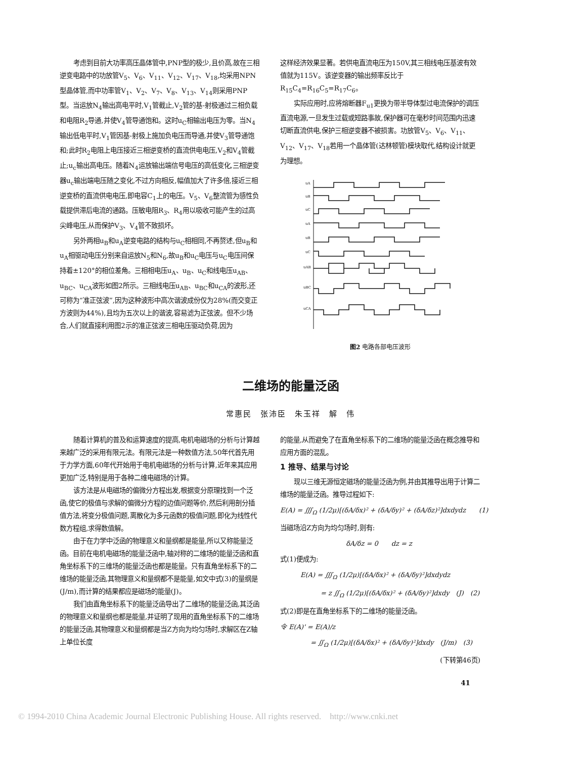考虑到目前大功率高压晶体管中,PNP型的极少,且价高,故在三相逆变电路中的功放管V<sub>5</sub>、V<sub>6</sub>、V<sub>11</sub>、V<sub>12</sub>、V<sub>17</sub>、V<sub>18</sub>,均采用NPN型晶体管,而中功率管V<sub>1</sub>、V<sub>2</sub>、V<sub>7</sub>、V<sub>8</sub>、V<sub>13</sub>、V<sub>14</sub>则采用PNP型。当运放N<sub>4</sub>输出高电平时,V<sub>1</sub>管截止,V<sub>2</sub>管的基-射极通过三相负载和电阻R<sub>2</sub>导通,并使V<sub>4</sub>管导通饱和。这时u<sub>C</sub>相输出电压为零。当N<sub>4</sub>输出低电平时,V<sub>1</sub>管因基-射极上施加负电压而导通,并使V<sub>3</sub>管导通饱和;此时R<sub>2</sub>电阻上电压接近三相逆变桥的直流供电电压,V<sub>2</sub>和V<sub>4</sub>管截止;u<sub>c</sub>输出高电压。随着N<sub>4</sub>运放输出端信号电压的高低变化,三相逆变器u<sub>c</sub>输出端电压随之变化,不过方向相反,幅值加大了许多倍,接近三相逆变桥的直流供电电压,即电容C<sub>1</sub>上的电压。V<sub>5</sub>、V<sub>6</sub>整流管为感性负载提供滞后电流的通路。压敏电阻R<sub>3</sub>、R<sub>4</sub>用以吸收可能产生的过高尖峰电压,从而保护V<sub>3</sub>、V<sub>4</sub>管不致损坏。
另外两相u<sub>B</sub>和u<sub>A</sub>逆变电路的结构与u<sub>C</sub>相相同,不再赘述,但u<sub>B</sub>和u<sub>A</sub>相驱动电压分别来自运放N<sub>5</sub>和N<sub>6</sub>,故u<sub>B</sub>和u<sub>C</sub>电压与u<sub>C</sub>电压间保持着±120°的相位差角。三相相电压u<sub>A</sub>、u<sub>B</sub>、u<sub>C</sub>和线电压u<sub>AB</sub>、u<sub>BC</sub>、u<sub>CA</sub>波形如图2所示。三相线电压u<sub>AB</sub>、u<sub>BC</sub>和u<sub>CA</sub>的波形,还可称为“准正弦波”,因为这种波形中高次谐波成份仅为28%(而交变正方波则为44%),且均为五次以上的谐波,容易滤为正弦波。但不少场合,人们就直接利用图2示的准正弦波三相电压驱动负荷,因为
这样经济效果显著。若供电直流电压为150V,其三相线电压基波有效值就为115V。该逆变器的输出频率反比于R<sub>15</sub>C<sub>4</sub>=R<sub>16</sub>C<sub>5</sub>=R<sub>17</sub>C<sub>6</sub>。
实际应用时,应将熔断器F<sub>u1</sub>更换为带半导体型过电流保护的调压直流电源,一旦发生过载或短路事故,保护器可在毫秒时间范围内迅速切断直流供电,保护三相逆变器不被损害。功放管V<sub>5</sub>、V<sub>6</sub>、V<sub>11</sub>、V<sub>12</sub>、V<sub>17</sub>、V<sub>18</sub>若用一个晶体管(达林顿管)模块取代,结构设计就更为理想。
uA
uB
uC
uA
uB
uC
uAB
uBC
uCA
图2 电路各部电压波形
二维场的能量泛函
常惠民　张沛臣　朱玉祥　解　伟
随着计算机的普及和运算速度的提高,电机电磁场的分析与计算越来越广泛的采用有限元法。有限元法是一种数值方法,50年代首先用于力学方面,60年代开始用于电机电磁场的分析与计算,近年来其应用更加广泛,特别是用于各种二维电磁场的计算。
该方法是从电磁场的偏微分方程出发,根据变分原理找到一个泛函,使它的极值与求解的偏微分方程的边值问题等价,然后利用剖分插值方法,将变分极值问题,离散化为多元函数的极值问题,即化为线性代数方程组,求得数值解。
由于在力学中泛函的物理意义和量纲都是能量,所以又称能量泛函。目前在电机电磁场的能量泛函中,轴对称的二维场的能量泛函和直角坐标系下的三维场的能量泛函也都是能量。只有直角坐标系下的二维场的能量泛函,其物理意义和量纲都不是能量,如文中式(3)的量纲是(J/m),而计算的结果都应是磁场的能量(J)。
我们由直角坐标系下的能量泛函导出了二维场的能量泛函,其泛函的物理意义和量纲也都是能量,并证明了现用的直角坐标系下的二维场的能量泛函,其物理意义和量纲都是当Z方向为均匀场时,求解区在Z轴上单位长度
的能量,从而避免了在直角坐标系下的二维场的能量泛函在概念推导和应用方面的混乱。
1 推导、结果与讨论
现以三维无源恒定磁场的能量泛函为例,并由其推导出用于计算二维场的能量泛函。推导过程如下:
E(A) = ∭<sub>Ω</sub> (1/2μ)[(δA/δx)² + (δA/δy)² + (δA/δz)²]dxdydz　　(1)
当磁场沿Z方向为均匀场时,则有:
δA/δz = 0　　dz = z
式(1)便成为:
E(A) = ∭<sub>Ω</sub> (1/2μ)[(δA/δx)² + (δA/δy)²]dxdydz
= z ∬<sub>Ω</sub> (1/2μ)[(δA/δx)² + (δA/δy)²]dxdy　(J)　(2)
式(2)即是在直角坐标系下的二维场的能量泛函。
令 E(A)' = E(A)/z
= ∬<sub>Ω</sub> (1/2μ)[(δA/δx)² + (δA/δy)²]dxdy　(J/m)　(3)
(下转第46页)
41
© 1994-2010 China Academic Journal Electronic Publishing House. All rights reserved.　http://www.cnki.net